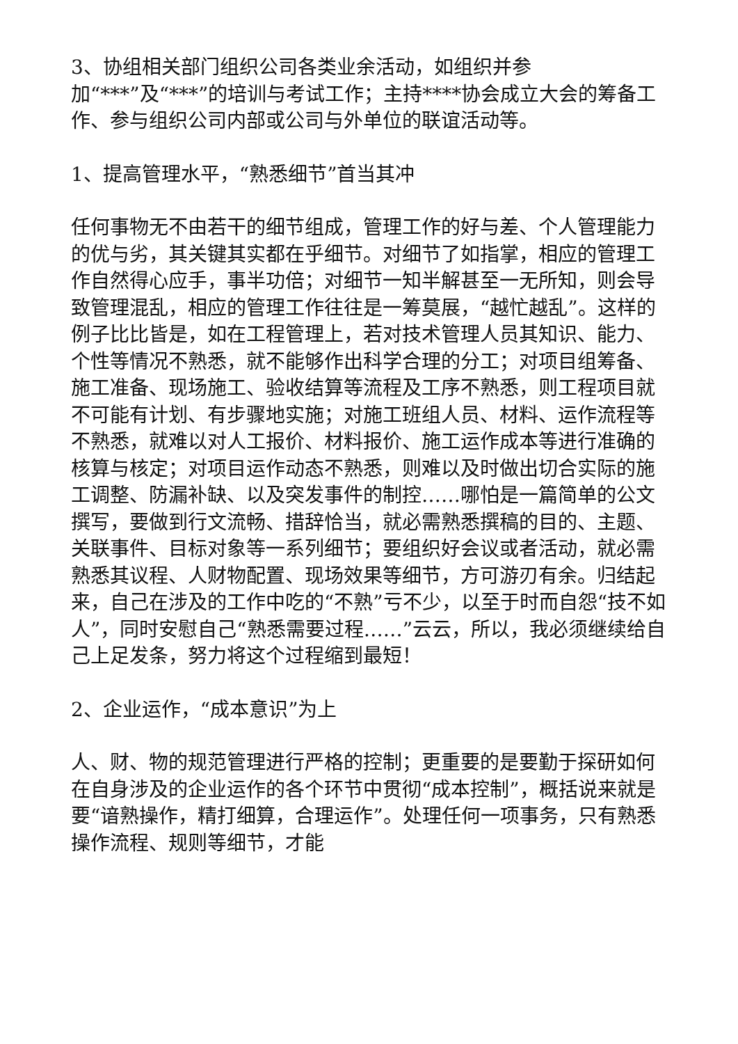3、协组相关部门组织公司各类业余活动，如组织并参
加“***”及“***”的培训与考试工作；主持****协会成立大会的筹备工作、参与组织公司内部或公司与外单位的联谊活动等。
1、提高管理水平，“熟悉细节”首当其冲
任何事物无不由若干的细节组成，管理工作的好与差、个人管理能力的优与劣，其关键其实都在乎细节。对细节了如指掌，相应的管理工作自然得心应手，事半功倍；对细节一知半解甚至一无所知，则会导致管理混乱，相应的管理工作往往是一筹莫展，“越忙越乱”。这样的例子比比皆是，如在工程管理上，若对技术管理人员其知识、能力、个性等情况不熟悉，就不能够作出科学合理的分工；对项目组筹备、施工准备、现场施工、验收结算等流程及工序不熟悉，则工程项目就不可能有计划、有步骤地实施；对施工班组人员、材料、运作流程等不熟悉，就难以对人工报价、材料报价、施工运作成本等进行准确的核算与核定；对项目运作动态不熟悉，则难以及时做出切合实际的施工调整、防漏补缺、以及突发事件的制控……哪怕是一篇简单的公文撰写，要做到行文流畅、措辞恰当，就必需熟悉撰稿的目的、主题、关联事件、目标对象等一系列细节；要组织好会议或者活动，就必需熟悉其议程、人财物配置、现场效果等细节，方可游刃有余。归结起来，自己在涉及的工作中吃的“不熟”亏不少，以至于时而自怨“技不如人”，同时安慰自己“熟悉需要过程……”云云，所以，我必须继续给自己上足发条，努力将这个过程缩到最短！
2、企业运作，“成本意识”为上
人、财、物的规范管理进行严格的控制；更重要的是要勤于探研如何在自身涉及的企业运作的各个环节中贯彻“成本控制”，概括说来就是要“谙熟操作，精打细算，合理运作”。处理任何一项事务，只有熟悉操作流程、规则等细节，才能